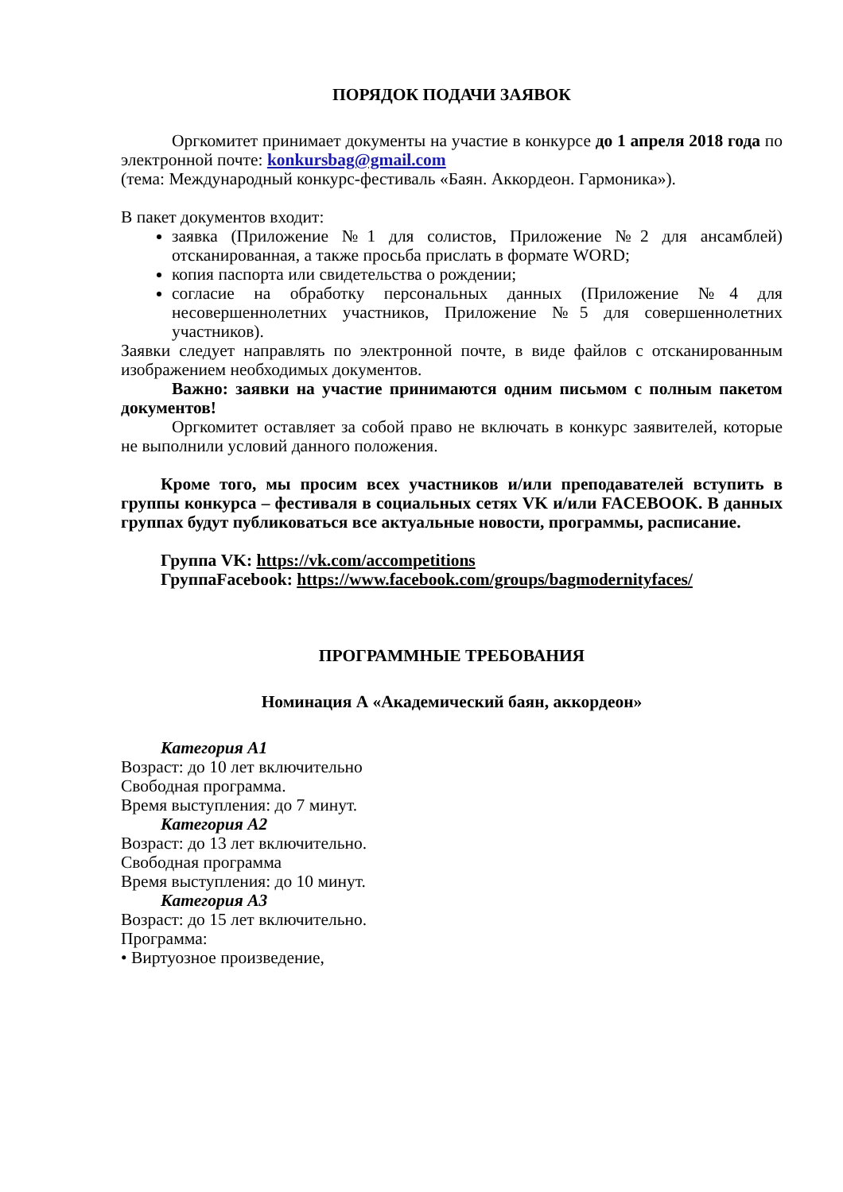ПОРЯДОК ПОДАЧИ ЗАЯВОК
Оргкомитет принимает документы на участие в конкурсе до 1 апреля 2018 года по электронной почте: konkursbag@gmail.com
(тема: Международный конкурс-фестиваль «Баян. Аккордеон. Гармоника»).
В пакет документов входит:
заявка (Приложение №1 для солистов, Приложение №2 для ансамблей) отсканированная, а также просьба прислать в формате WORD;
копия паспорта или свидетельства о рождении;
согласие на обработку персональных данных (Приложение №4 для несовершеннолетних участников, Приложение №5 для совершеннолетних участников).
Заявки следует направлять по электронной почте, в виде файлов с отсканированным изображением необходимых документов.
Важно: заявки на участие принимаются одним письмом с полным пакетом документов!
Оргкомитет оставляет за собой право не включать в конкурс заявителей, которые не выполнили условий данного положения.
Кроме того, мы просим всех участников и/или преподавателей вступить в группы конкурса – фестиваля в социальных сетях VK и/или FACEBOOK. В данных группах будут публиковаться все актуальные новости, программы, расписание.
Группа VK: https://vk.com/accompetitions
ГруппаFacebook: https://www.facebook.com/groups/bagmodernityfaces/
ПРОГРАММНЫЕ ТРЕБОВАНИЯ
Номинация А «Академический баян, аккордеон»
Категория А1
Возраст: до 10 лет включительно
Свободная программа.
Время выступления: до 7 минут.
Категория А2
Возраст: до 13 лет включительно.
Свободная программа
Время выступления: до 10 минут.
Категория А3
Возраст: до 15 лет включительно.
Программа:
• Виртуозное произведение,